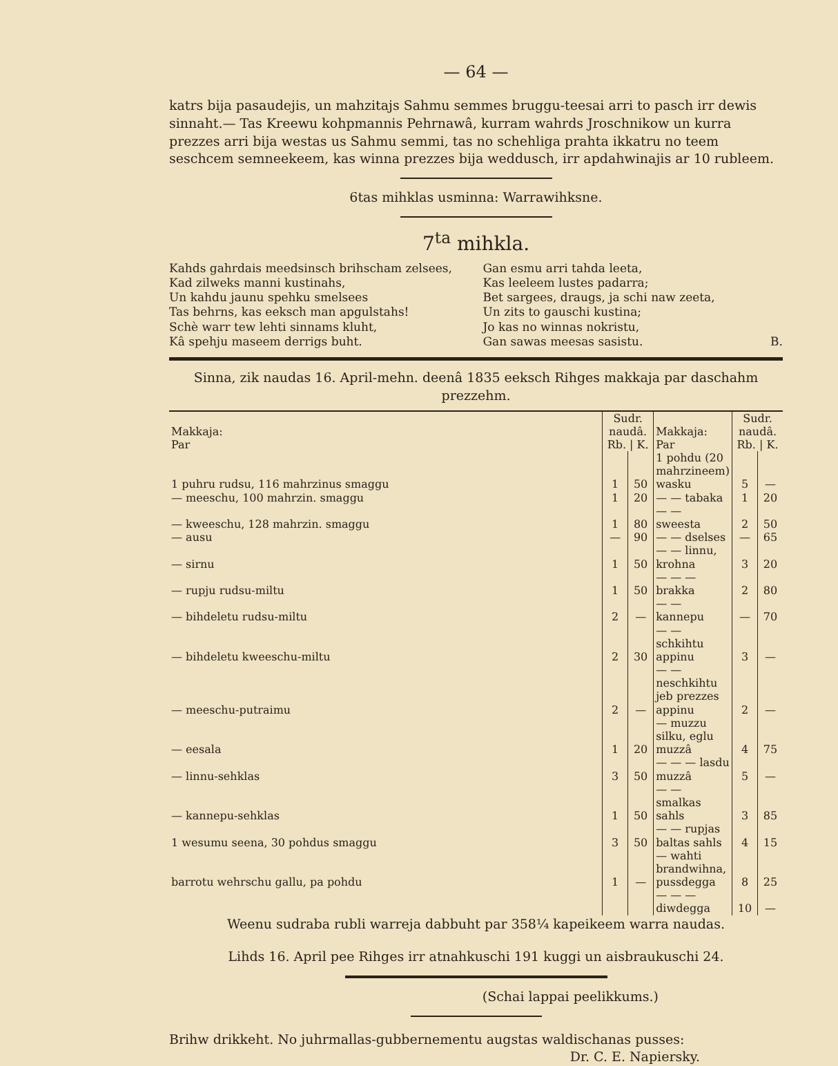— 64 —
katrs bija pasaudejis, un mahzitajs Sahmu semmes bruggu-teesai arri to pasch irr dewis sinnaht.— Tas Kreewu kohpmannis Pehrnawâ, kurram wahrds Jroschnikow un kurra prezzes arri bija westas us Sahmu semmi, tas no schehliga prahta ikkatru no teem seschcem semneekeem, kas winna prezzes bija weddusch, irr apdahwinajis ar 10 rubleem.
6tas mihklas usminna: Warrawihksne.
7<sup>ta</sup> mihkla.
Kahds gahrdais meedsinsch brihscham zelsees,
Kad zilweks manni kustinahs,
Un kahdu jaunu spehku smelsees
Tas behrns, kas eeksch man apgulstahs!
Schè warr tew lehti sinnams kluht,
Kâ spehju maseem derrigs buht.
Gan esmu arri tahda leeta,
Kas leeleem lustes padarra;
Bet sargees, draugs, ja schi naw zeeta,
Un zits to gauschi kustina;
Jo kas no winnas nokristu,
Gan sawas meesas sasistu. B.
Sinna, zik naudas 16. April-mehn. deenâ 1835 eeksch Rihges makkaja par daschahm prezzehm.
| Makkaja: Par | Sudr. naudâ. Rb. / K. | | Makkaja: Par | Sudr. naudâ. Rb. / K. | |
| --- | --- | --- | --- | --- | --- |
| 1 puhru rudsu, 116 mahrzinus smaggu | 1 | 50 | 1 pohdu (20 mahrzineem) wasku | 5 | — |
| — meeschu, 100 mahrzin. smaggu | 1 | 20 | — — tabaka | 1 | 20 |
| — kweeschu, 128 mahrzin. smaggu | 1 | 80 | — — sweesta | 2 | 50 |
| — ausu | — | 90 | — — dselses | — | 65 |
| — sirnu | 1 | 50 | — — linnu, krohna | 3 | 20 |
| — rupju rudsu-miltu | 1 | 50 | — — — brakka | 2 | 80 |
| — bihdeletu rudsu-miltu | 2 | — | — — kannepu | — | 70 |
| — bihdeletu kweeschu-miltu | 2 | 30 | — — schkihtu appinu | 3 | — |
| — meeschu-putraimu | 2 | — | — — neschkihtu jeb prezzes appinu | 2 | — |
| — eesala | 1 | 20 | — muzzu silku, eglu muzzâ | 4 | 75 |
| — linnu-sehklas | 3 | 50 | — — — lasdu muzzâ | 5 | — |
| — kannepu-sehklas | 1 | 50 | — — smalkas sahls | 3 | 85 |
| 1 wesumu seena, 30 pohdus smaggu | 3 | 50 | — — rupjas baltas sahls | 4 | 15 |
| barrotu wehrschu gallu, pa pohdu | 1 | — | — wahti brandwihna, pussdegga | 8 | 25 |
| | | | — — — diwdegga | 10 | — |
Weenu sudraba rubli warreja dabbuht par 358¼ kapeikeem warra naudas.
Lihds 16. April pee Rihges irr atnahkuschi 191 kuggi un aisbraukuschi 24.
(Schai lappai peelikkums.)
Brihw drikkeht. No juhrmallas-gubbernementu augstas waldischanas pusses:
Dr. C. E. Napiersky.